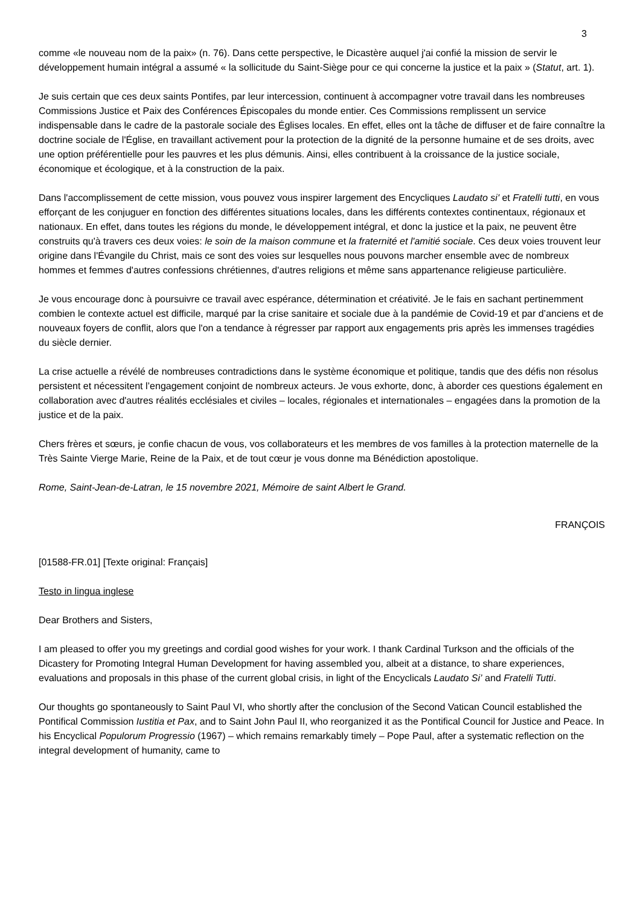3
comme «le nouveau nom de la paix» (n. 76). Dans cette perspective, le Dicastère auquel j'ai confié la mission de servir le développement humain intégral a assumé « la sollicitude du Saint-Siège pour ce qui concerne la justice et la paix » (Statut, art. 1).
Je suis certain que ces deux saints Pontifes, par leur intercession, continuent à accompagner votre travail dans les nombreuses Commissions Justice et Paix des Conférences Épiscopales du monde entier. Ces Commissions remplissent un service indispensable dans le cadre de la pastorale sociale des Églises locales. En effet, elles ont la tâche de diffuser et de faire connaître la doctrine sociale de l'Église, en travaillant activement pour la protection de la dignité de la personne humaine et de ses droits, avec une option préférentielle pour les pauvres et les plus démunis. Ainsi, elles contribuent à la croissance de la justice sociale, économique et écologique, et à la construction de la paix.
Dans l'accomplissement de cette mission, vous pouvez vous inspirer largement des Encycliques Laudato si' et Fratelli tutti, en vous efforçant de les conjuguer en fonction des différentes situations locales, dans les différents contextes continentaux, régionaux et nationaux. En effet, dans toutes les régions du monde, le développement intégral, et donc la justice et la paix, ne peuvent être construits qu'à travers ces deux voies: le soin de la maison commune et la fraternité et l'amitié sociale. Ces deux voies trouvent leur origine dans l'Évangile du Christ, mais ce sont des voies sur lesquelles nous pouvons marcher ensemble avec de nombreux hommes et femmes d'autres confessions chrétiennes, d'autres religions et même sans appartenance religieuse particulière.
Je vous encourage donc à poursuivre ce travail avec espérance, détermination et créativité. Je le fais en sachant pertinemment combien le contexte actuel est difficile, marqué par la crise sanitaire et sociale due à la pandémie de Covid-19 et par d’anciens et de nouveaux foyers de conflit, alors que l'on a tendance à régresser par rapport aux engagements pris après les immenses tragédies du siècle dernier.
La crise actuelle a révélé de nombreuses contradictions dans le système économique et politique, tandis que des défis non résolus persistent et nécessitent l’engagement conjoint de nombreux acteurs. Je vous exhorte, donc, à aborder ces questions également en collaboration avec d'autres réalités ecclésiales et civiles – locales, régionales et internationales – engagées dans la promotion de la justice et de la paix.
Chers frères et sœurs, je confie chacun de vous, vos collaborateurs et les membres de vos familles à la protection maternelle de la Très Sainte Vierge Marie, Reine de la Paix, et de tout cœur je vous donne ma Bénédiction apostolique.
Rome, Saint-Jean-de-Latran, le 15 novembre 2021, Mémoire de saint Albert le Grand.
FRANÇOIS
[01588-FR.01] [Texte original: Français]
Testo in lingua inglese
Dear Brothers and Sisters,
I am pleased to offer you my greetings and cordial good wishes for your work. I thank Cardinal Turkson and the officials of the Dicastery for Promoting Integral Human Development for having assembled you, albeit at a distance, to share experiences, evaluations and proposals in this phase of the current global crisis, in light of the Encyclicals Laudato Si’ and Fratelli Tutti.
Our thoughts go spontaneously to Saint Paul VI, who shortly after the conclusion of the Second Vatican Council established the Pontifical Commission Iustitia et Pax, and to Saint John Paul II, who reorganized it as the Pontifical Council for Justice and Peace. In his Encyclical Populorum Progressio (1967) – which remains remarkably timely – Pope Paul, after a systematic reflection on the integral development of humanity, came to